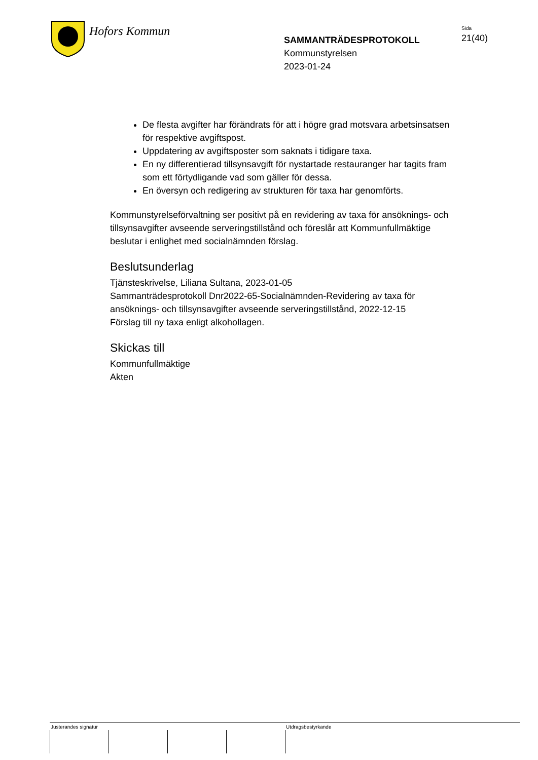Hofors Kommun
SAMMANTRÄDESPROTOKOLL
Kommunstyrelsen
2023-01-24
Sida
21(40)
De flesta avgifter har förändrats för att i högre grad motsvara arbetsinsatsen för respektive avgiftspost.
Uppdatering av avgiftsposter som saknats i tidigare taxa.
En ny differentierad tillsynsavgift för nystartade restauranger har tagits fram som ett förtydligande vad som gäller för dessa.
En översyn och redigering av strukturen för taxa har genomförts.
Kommunstyrelseförvaltning ser positivt på en revidering av taxa för ansöknings- och tillsynsavgifter avseende serveringstillstånd och föreslår att Kommunfullmäktige beslutar i enlighet med socialnämnden förslag.
Beslutsunderlag
Tjänsteskrivelse, Liliana Sultana, 2023-01-05
Sammanträdesprotokoll Dnr2022-65-Socialnämnden-Revidering av taxa för ansöknings- och tillsynsavgifter avseende serveringstillstånd, 2022-12-15
Förslag till ny taxa enligt alkohollagen.
Skickas till
Kommunfullmäktige
Akten
Justerandes signatur Utdragsbestyrkande